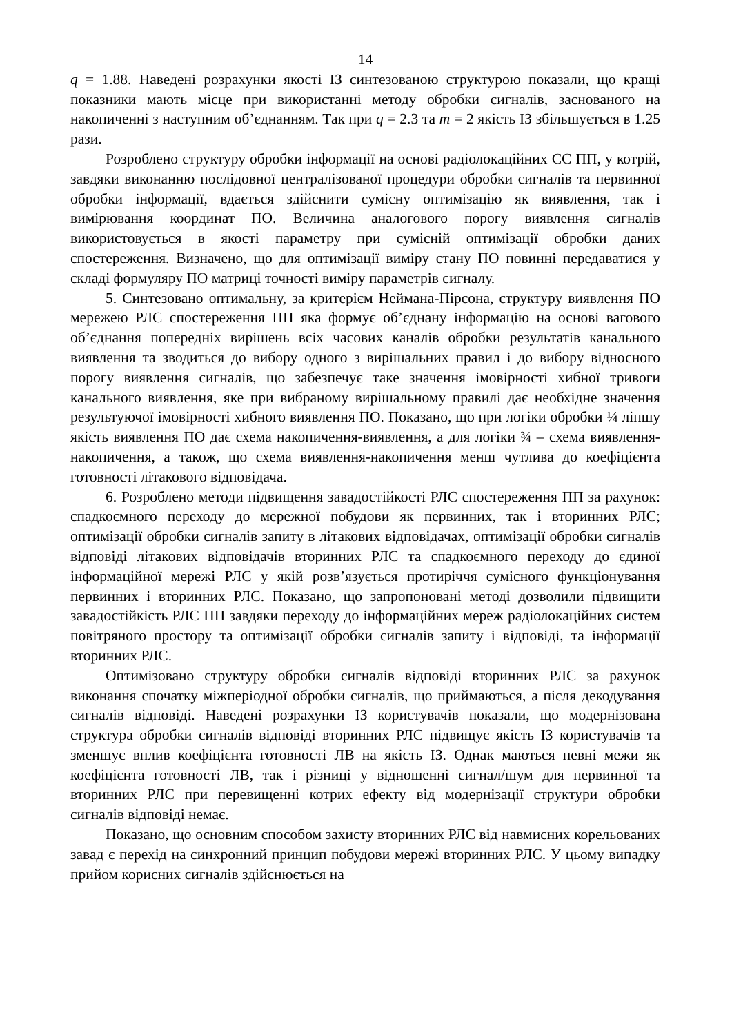14
q = 1.88. Наведені розрахунки якості ІЗ синтезованою структурою показали, що кращі показники мають місце при використанні методу обробки сигналів, заснованого на накопиченні з наступним об’єднанням. Так при q = 2.3 та m = 2 якість ІЗ збільшується в 1.25 рази.
Розроблено структуру обробки інформації на основі радіолокаційних СС ПП, у котрій, завдяки виконанню послідовної централізованої процедури обробки сигналів та первинної обробки інформації, вдається здійснити сумісну оптимізацію як виявлення, так і вимірювання координат ПО. Величина аналогового порогу виявлення сигналів використовується в якості параметру при сумісній оптимізації обробки даних спостереження. Визначено, що для оптимізації виміру стану ПО повинні передаватися у складі формуляру ПО матриці точності виміру параметрів сигналу.
5. Синтезовано оптимальну, за критерієм Неймана-Пірсона, структуру виявлення ПО мережею РЛС спостереження ПП яка формує об’єднану інформацію на основі вагового об’єднання попередніх вирішень всіх часових каналів обробки результатів канального виявлення та зводиться до вибору одного з вирішальних правил і до вибору відносного порогу виявлення сигналів, що забезпечує таке значення імовірності хибної тривоги канального виявлення, яке при вибраному вирішальному правилі дає необхідне значення результуючої імовірності хибного виявлення ПО. Показано, що при логіки обробки ¼ ліпшу якість виявлення ПО дає схема накопичення-виявлення, а для логіки ¾ – схема виявлення-накопичення, а також, що схема виявлення-накопичення менш чутлива до коефіцієнта готовності літакового відповідача.
6. Розроблено методи підвищення завадостійкості РЛС спостереження ПП за рахунок: спадкоємного переходу до мережної побудови як первинних, так і вторинних РЛС; оптимізації обробки сигналів запиту в літакових відповідачах, оптимізації обробки сигналів відповіді літакових відповідачів вторинних РЛС та спадкоємного переходу до єдиної інформаційної мережі РЛС у якій розв’язується протиріччя сумісного функціонування первинних і вторинних РЛС. Показано, що запропоновані методі дозволили підвищити завадостійкість РЛС ПП завдяки переходу до інформаційних мереж радіолокаційних систем повітряного простору та оптимізації обробки сигналів запиту і відповіді, та інформації вторинних РЛС.
Оптимізовано структуру обробки сигналів відповіді вторинних РЛС за рахунок виконання спочатку міжперіодної обробки сигналів, що приймаються, а після декодування сигналів відповіді. Наведені розрахунки ІЗ користувачів показали, що модернізована структура обробки сигналів відповіді вторинних РЛС підвищує якість ІЗ користувачів та зменшує вплив коефіцієнта готовності ЛВ на якість ІЗ. Однак маються певні межи як коефіцієнта готовності ЛВ, так і різниці у відношенні сигнал/шум для первинної та вторинних РЛС при перевищенні котрих ефекту від модернізації структури обробки сигналів відповіді немає.
Показано, що основним способом захисту вторинних РЛС від навмисних корельованих завад є перехід на синхронний принцип побудови мережі вторинних РЛС. У цьому випадку прийом корисних сигналів здійснюється на